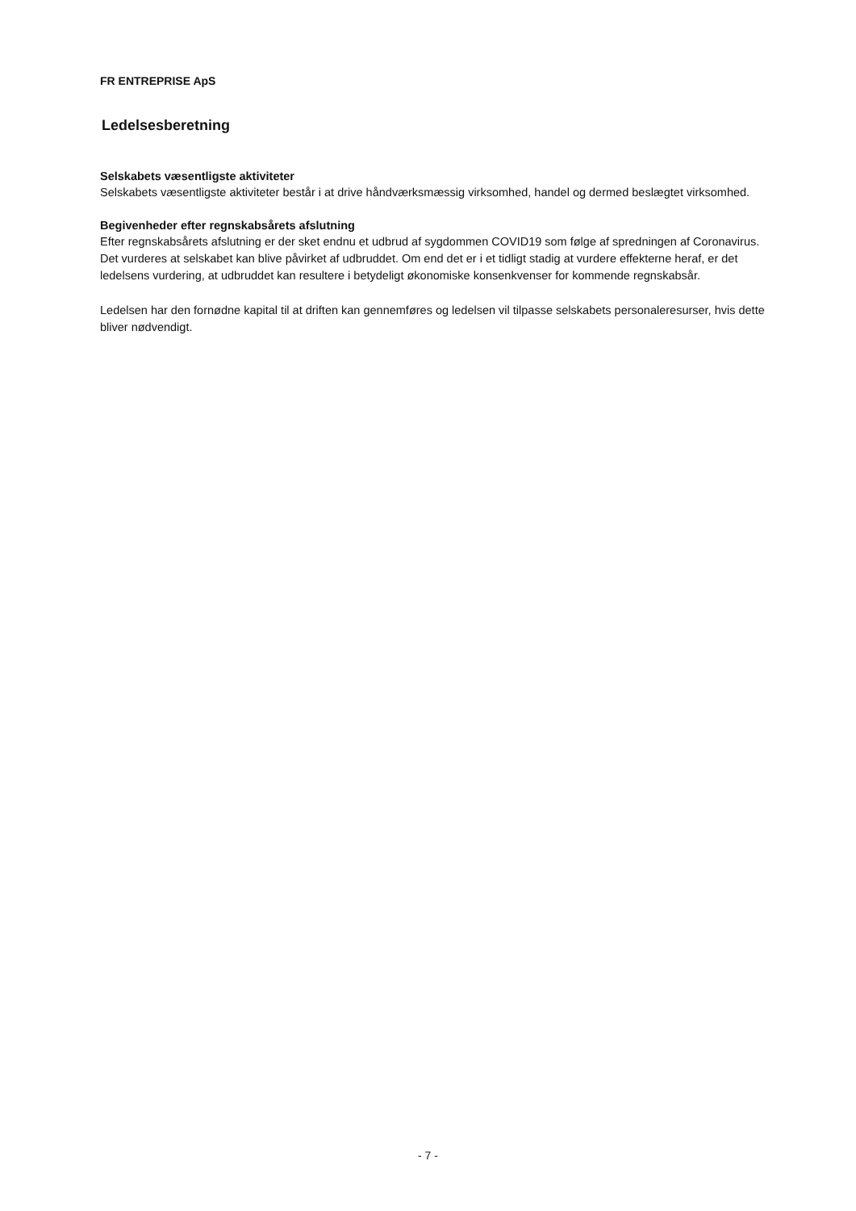FR ENTREPRISE ApS
Ledelsesberetning
Selskabets væsentligste aktiviteter
Selskabets væsentligste aktiviteter består i at drive håndværksmæssig virksomhed, handel og dermed beslægtet virksomhed.
Begivenheder efter regnskabsårets afslutning
Efter regnskabsårets afslutning er der sket endnu et udbrud af sygdommen COVID19 som følge af spredningen af Coronavirus. Det vurderes at selskabet kan blive påvirket af udbruddet. Om end det er i et tidligt stadig at vurdere effekterne heraf, er det ledelsens vurdering, at udbruddet kan resultere i betydeligt økonomiske konsenkvenser for kommende regnskabsår.
Ledelsen har den fornødne kapital til at driften kan gennemføres og ledelsen vil tilpasse selskabets personaleresurser, hvis dette bliver nødvendigt.
- 7 -